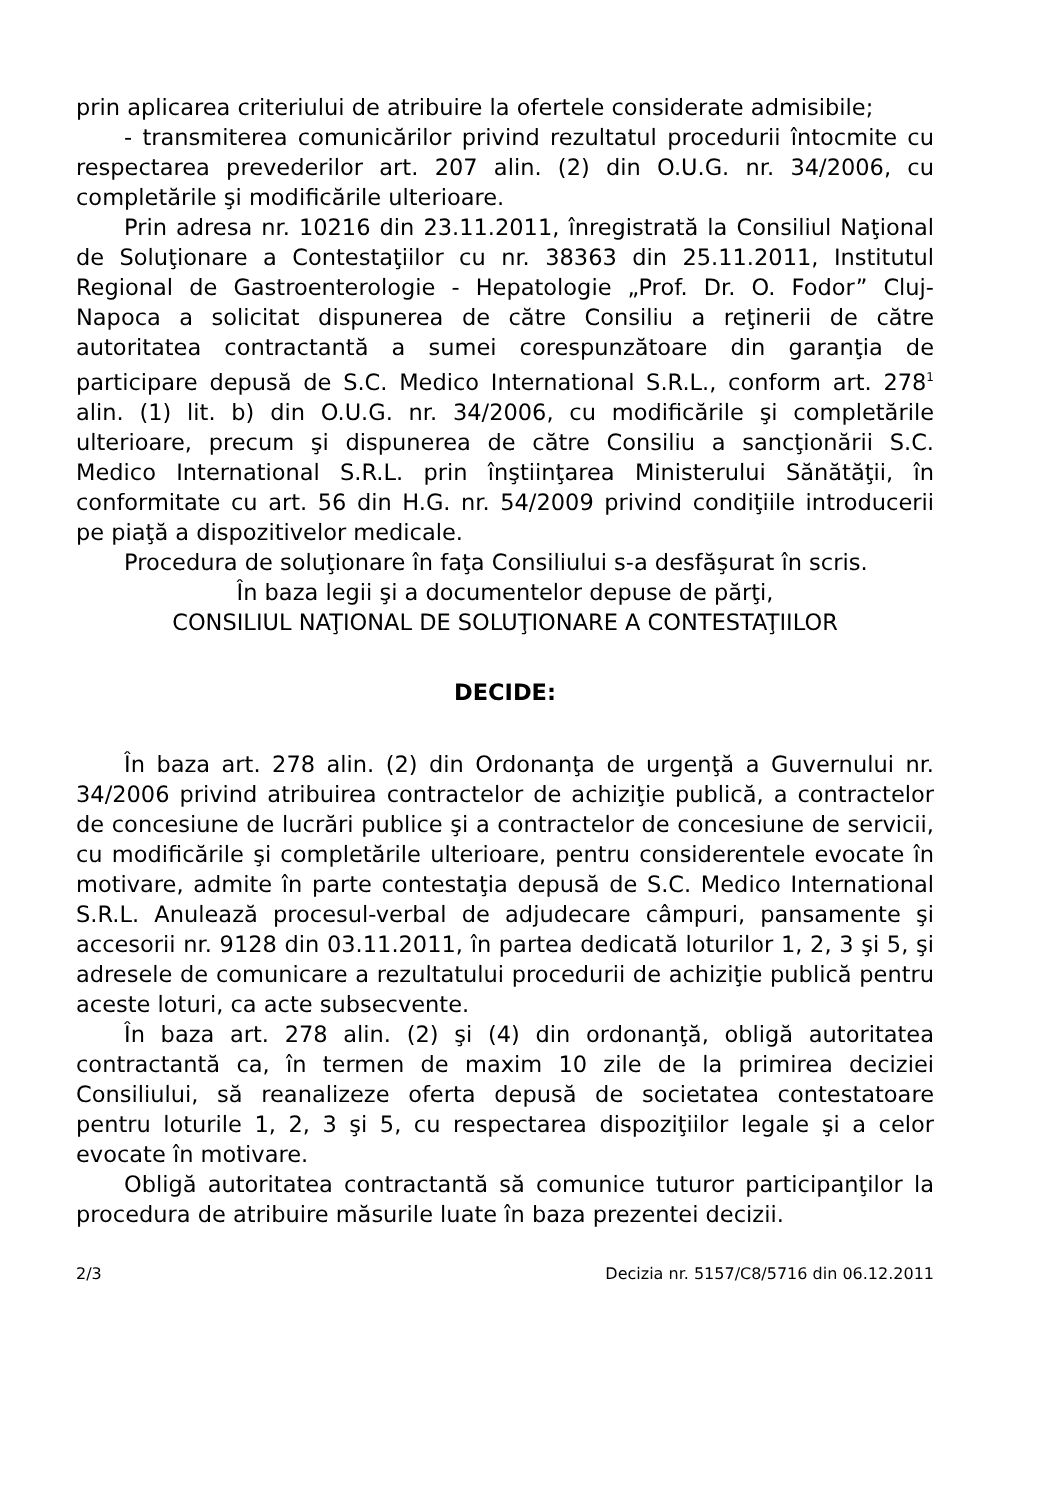prin aplicarea criteriului de atribuire la ofertele considerate admisibile;
- transmiterea comunicărilor privind rezultatul procedurii întocmite cu respectarea prevederilor art. 207 alin. (2) din O.U.G. nr. 34/2006, cu completările şi modificările ulterioare.
Prin adresa nr. 10216 din 23.11.2011, înregistrată la Consiliul Naţional de Soluţionare a Contestaţiilor cu nr. 38363 din 25.11.2011, Institutul Regional de Gastroenterologie - Hepatologie „Prof. Dr. O. Fodor” Cluj-Napoca a solicitat dispunerea de către Consiliu a reţinerii de către autoritatea contractantă a sumei corespunzătoare din garanţia de participare depusă de S.C. Medico International S.R.L., conform art. 278<sup>1</sup> alin. (1) lit. b) din O.U.G. nr. 34/2006, cu modificările şi completările ulterioare, precum şi dispunerea de către Consiliu a sancţionării S.C. Medico International S.R.L. prin înştiinţarea Ministerului Sănătăţii, în conformitate cu art. 56 din H.G. nr. 54/2009 privind condiţiile introducerii pe piaţă a dispozitivelor medicale.
Procedura de soluţionare în faţa Consiliului s-a desfăşurat în scris.
În baza legii şi a documentelor depuse de părţi,
CONSILIUL NAŢIONAL DE SOLUŢIONARE A CONTESTAŢIILOR
DECIDE:
În baza art. 278 alin. (2) din Ordonanţa de urgenţă a Guvernului nr. 34/2006 privind atribuirea contractelor de achiziţie publică, a contractelor de concesiune de lucrări publice şi a contractelor de concesiune de servicii, cu modificările şi completările ulterioare, pentru considerentele evocate în motivare, admite în parte contestaţia depusă de S.C. Medico International S.R.L. Anulează procesul-verbal de adjudecare câmpuri, pansamente şi accesorii nr. 9128 din 03.11.2011, în partea dedicată loturilor 1, 2, 3 şi 5, şi adresele de comunicare a rezultatului procedurii de achiziţie publică pentru aceste loturi, ca acte subsecvente.
În baza art. 278 alin. (2) şi (4) din ordonanţă, obligă autoritatea contractantă ca, în termen de maxim 10 zile de la primirea deciziei Consiliului, să reanalizeze oferta depusă de societatea contestatoare pentru loturile 1, 2, 3 şi 5, cu respectarea dispoziţiilor legale şi a celor evocate în motivare.
Obligă autoritatea contractantă să comunice tuturor participanţilor la procedura de atribuire măsurile luate în baza prezentei decizii.
2/3 Decizia nr. 5157/C8/5716 din 06.12.2011